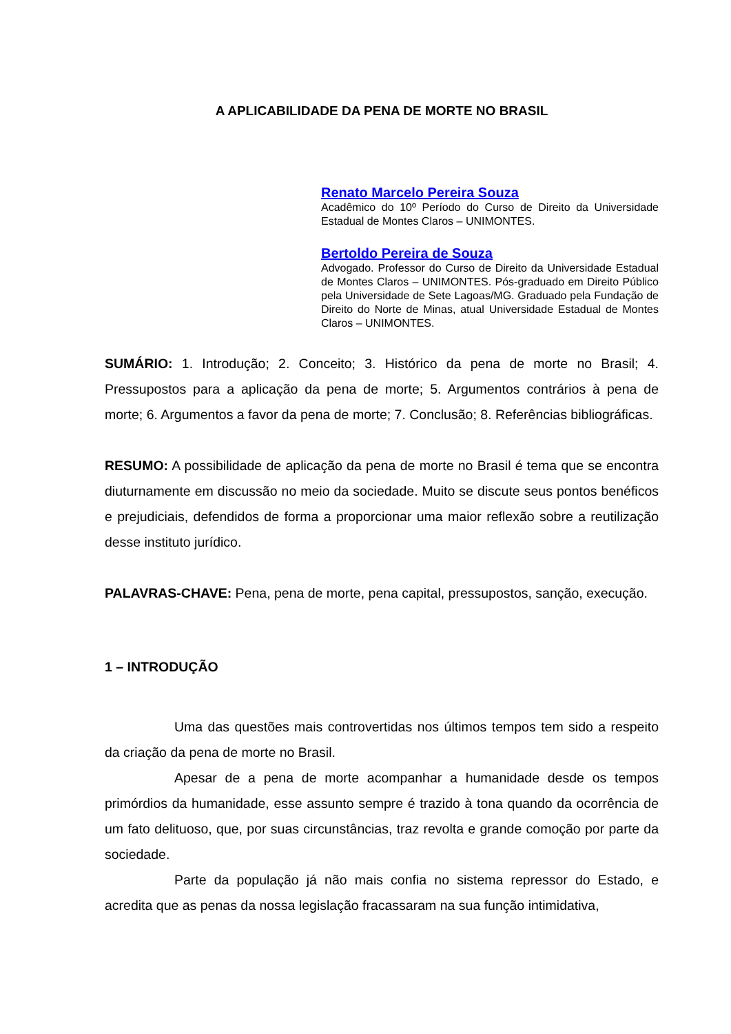A APLICABILIDADE DA PENA DE MORTE NO BRASIL
Renato Marcelo Pereira Souza
Acadêmico do 10º Período do Curso de Direito da Universidade Estadual de Montes Claros – UNIMONTES.
Bertoldo Pereira de Souza
Advogado. Professor do Curso de Direito da Universidade Estadual de Montes Claros – UNIMONTES. Pós-graduado em Direito Público pela Universidade de Sete Lagoas/MG. Graduado pela Fundação de Direito do Norte de Minas, atual Universidade Estadual de Montes Claros – UNIMONTES.
SUMÁRIO: 1. Introdução; 2. Conceito; 3. Histórico da pena de morte no Brasil; 4. Pressupostos para a aplicação da pena de morte; 5. Argumentos contrários à pena de morte; 6. Argumentos a favor da pena de morte; 7. Conclusão; 8. Referências bibliográficas.
RESUMO: A possibilidade de aplicação da pena de morte no Brasil é tema que se encontra diuturnamente em discussão no meio da sociedade. Muito se discute seus pontos benéficos e prejudiciais, defendidos de forma a proporcionar uma maior reflexão sobre a reutilização desse instituto jurídico.
PALAVRAS-CHAVE: Pena, pena de morte, pena capital, pressupostos, sanção, execução.
1 – INTRODUÇÃO
Uma das questões mais controvertidas nos últimos tempos tem sido a respeito da criação da pena de morte no Brasil.
Apesar de a pena de morte acompanhar a humanidade desde os tempos primórdios da humanidade, esse assunto sempre é trazido à tona quando da ocorrência de um fato delituoso, que, por suas circunstâncias, traz revolta e grande comoção por parte da sociedade.
Parte da população já não mais confia no sistema repressor do Estado, e acredita que as penas da nossa legislação fracassaram na sua função intimidativa,